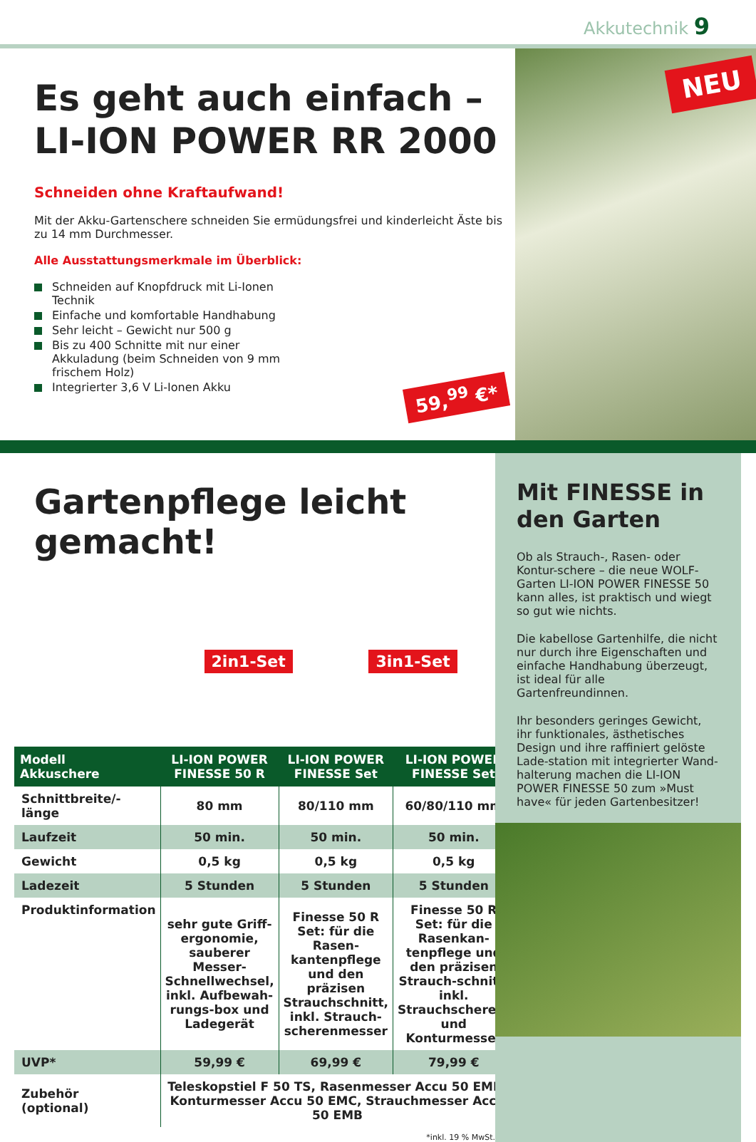Akkutechnik 9
Es geht auch einfach –
LI-ION POWER RR 2000
Schneiden ohne Kraftaufwand!
Mit der Akku-Gartenschere schneiden Sie ermüdungsfrei und kinderleicht Äste bis zu 14 mm Durchmesser.
Alle Ausstattungsmerkmale im Überblick:
Schneiden auf Knopfdruck mit Li-Ionen Technik
Einfache und komfortable Handhabung
Sehr leicht – Gewicht nur 500 g
Bis zu 400 Schnitte mit nur einer Akkuladung (beim Schneiden von 9 mm frischem Holz)
Integrierter 3,6 V Li-Ionen Akku
59,<sup>99</sup> €*
NEU
Gartenpflege leicht gemacht!
2in1-Set 3in1-Set
| Modell Akkuschere | LI-ION POWER FINESSE 50 R | LI-ION POWER FINESSE Set | LI-ION POWER FINESSE Set |
| --- | --- | --- | --- |
| Schnittbreite/-länge | 80 mm | 80/110 mm | 60/80/110 mm |
| Laufzeit | 50 min. | 50 min. | 50 min. |
| Gewicht | 0,5 kg | 0,5 kg | 0,5 kg |
| Ladezeit | 5 Stunden | 5 Stunden | 5 Stunden |
| Produktinformation | sehr gute Griff-ergonomie, sauberer Messer-Schnellwechsel, inkl. Aufbewah-rungs-box und Ladegerät | Finesse 50 R Set: für die Rasen-kantenpflege und den präzisen Strauchschnitt, inkl. Strauch-scherenmesser | Finesse 50 R Set: für die Rasenkan-tenpflege und den präzisen Strauch-schnitt, inkl. Strauchscheren- und Konturmesser |
| UVP* | 59,99 € | 69,99 € | 79,99 € |
| Zubehör (optional) | Teleskopstiel F 50 TS, Rasenmesser Accu 50 EMR, Konturmesser Accu 50 EMC, Strauchmesser Accu 50 EMB | | |
*inkl. 19 % MwSt.
Mit FINESSE in den Garten
Ob als Strauch-, Rasen- oder Kontur-schere – die neue WOLF-Garten LI-ION POWER FINESSE 50 kann alles, ist praktisch und wiegt so gut wie nichts.
Die kabellose Gartenhilfe, die nicht nur durch ihre Eigenschaften und einfache Handhabung überzeugt, ist ideal für alle Gartenfreundinnen.
Ihr besonders geringes Gewicht, ihr funktionales, ästhetisches Design und ihre raffiniert gelöste Lade-station mit integrierter Wand-halterung machen die LI-ION POWER FINESSE 50 zum »Must have« für jeden Gartenbesitzer!